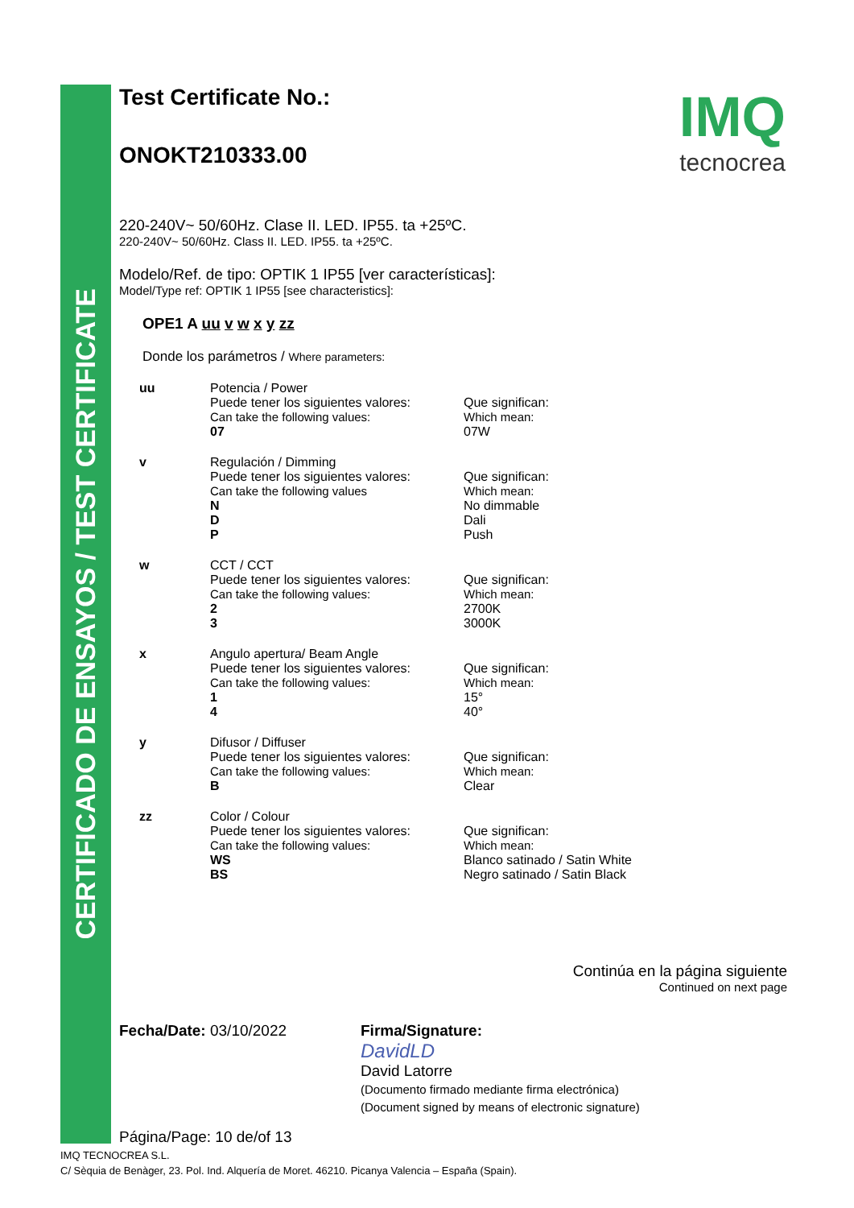CERTIFICADO DE ENSAYOS / TEST CERTIFICATE
IMQ
tecnocrea
Test Certificate No.:
ONOKT210333.00
220-240V~ 50/60Hz. Clase II. LED. IP55. ta +25ºC.
220-240V~ 50/60Hz. Class II. LED. IP55. ta +25ºC.
Modelo/Ref. de tipo: OPTIK 1 IP55 [ver características]:
Model/Type ref: OPTIK 1 IP55 [see characteristics]:
OPE1 A uu v w x y zz
Donde los parámetros / Where parameters:
| uu | Potencia / Power Puede tener los siguientes valores: Can take the following values: 07 | Que significan: Which mean: 07W |
| v | Regulación / Dimming Puede tener los siguientes valores: Can take the following values N D P | Que significan: Which mean: No dimmable Dali Push |
| w | CCT / CCT Puede tener los siguientes valores: Can take the following values: 2 3 | Que significan: Which mean: 2700K 3000K |
| x | Angulo apertura/ Beam Angle Puede tener los siguientes valores: Can take the following values: 1 4 | Que significan: Which mean: 15° 40° |
| y | Difusor / Diffuser Puede tener los siguientes valores: Can take the following values: B | Que significan: Which mean: Clear |
| zz | Color / Colour Puede tener los siguientes valores: Can take the following values: WS BS | Que significan: Which mean: Blanco satinado / Satin White Negro satinado / Satin Black |
Continúa en la página siguiente
Continued on next page
Fecha/Date: 03/10/2022
Página/Page: 10 de/of 13
Firma/Signature:
DavidLD
David Latorre
(Documento firmado mediante firma electrónica)
(Document signed by means of electronic signature)
IMQ TECNOCREA S.L.
C/ Sèquia de Benàger, 23. Pol. Ind. Alquería de Moret. 46210. Picanya Valencia – España (Spain).